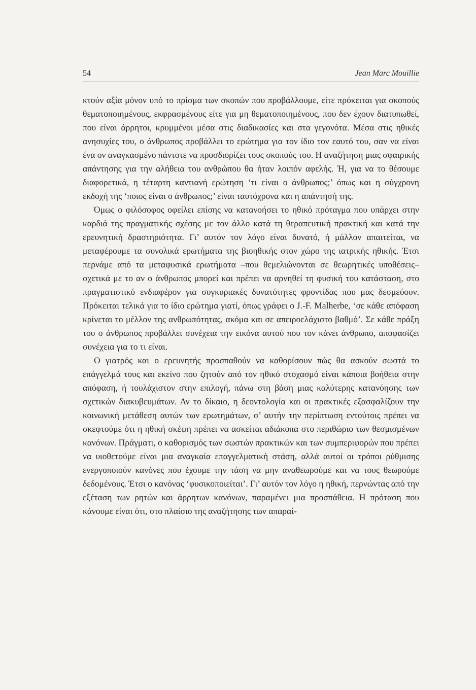54 Jean Marc Mouillie
κτούν αξία μόνον υπό το πρίσμα των σκοπών που προβάλλουμε, είτε πρόκειται για σκοπούς θεματοποιημένους, εκφρασμένους είτε για μη θεματοποιημένους, που δεν έχουν διατυπωθεί, που είναι άρρητοι, κρυμμένοι μέσα στις διαδικασίες και στα γεγονότα. Μέσα στις ηθικές ανησυχίες του, ο άνθρωπος προβάλλει το ερώτημα για τον ίδιο τον εαυτό του, σαν να είναι ένα ον αναγκασμένο πάντοτε να προσδιορίζει τους σκοπούς του. Η αναζήτηση μιας σφαιρικής απάντησης για την αλήθεια του ανθρώπου θα ήταν λοιπόν αφελής. Ή, για να το θέσουμε διαφορετικά, η τέταρτη καντιανή ερώτηση ‘τι είναι ο άνθρωπος;’ όπως και η σύγχρονη εκδοχή της ‘ποιος είναι ο άνθρωπος;’ είναι ταυτόχρονα και η απάντησή της.
Όμως ο φιλόσοφος οφείλει επίσης να κατανοήσει το ηθικό πρόταγμα που υπάρχει στην καρδιά της πραγματικής σχέσης με τον άλλο κατά τη θεραπευτική πρακτική και κατά την ερευνητική δραστηριότητα. Γι’ αυτόν τον λόγο είναι δυνατό, ή μάλλον απαιτείται, να μεταφέρουμε τα συνολικά ερωτήματα της βιοηθικής στον χώρο της ιατρικής ηθικής. Έτσι περνάμε από τα μεταφυσικά ερωτήματα –που θεμελιώνονται σε θεωρητικές υποθέσεις– σχετικά με το αν ο άνθρωπος μπορεί και πρέπει να αρνηθεί τη φυσική του κατάσταση, στο πραγματιστικό ενδιαφέρον για συγκυριακές δυνατότητες φροντίδας που μας δεσμεύουν. Πρόκειται τελικά για το ίδιο ερώτημα γιατί, όπως γράφει ο J.-F. Malherbe, ‘σε κάθε απόφαση κρίνεται το μέλλον της ανθρωπότητας, ακόμα και σε απειροελάχιστο βαθμό’. Σε κάθε πράξη του ο άνθρωπος προβάλλει συνέχεια την εικόνα αυτού που τον κάνει άνθρωπο, αποφασίζει συνέχεια για το τι είναι.
Ο γιατρός και ο ερευνητής προσπαθούν να καθορίσουν πώς θα ασκούν σωστά το επάγγελμά τους και εκείνο που ζητούν από τον ηθικό στοχασμό είναι κάποια βοήθεια στην απόφαση, ή τουλάχιστον στην επιλογή, πάνω στη βάση μιας καλύτερης κατανόησης των σχετικών διακυβευμάτων. Αν το δίκαιο, η δεοντολογία και οι πρακτικές εξασφαλίζουν την κοινωνική μετάθεση αυτών των ερωτημάτων, σ’ αυτήν την περίπτωση εντούτοις πρέπει να σκεφτούμε ότι η ηθική σκέψη πρέπει να ασκείται αδιάκοπα στο περιθώριο των θεσμισμένων κανόνων. Πράγματι, ο καθορισμός των σωστών πρακτικών και των συμπεριφορών που πρέπει να υιοθετούμε είναι μια αναγκαία επαγγελματική στάση, αλλά αυτοί οι τρόποι ρύθμισης ενεργοποιούν κανόνες που έχουμε την τάση να μην αναθεωρούμε και να τους θεωρούμε δεδομένους. Έτσι ο κανόνας ‘φυσικοποιείται’. Γι’ αυτόν τον λόγο η ηθική, περνώντας από την εξέταση των ρητών και άρρητων κανόνων, παραμένει μια προσπάθεια. Η πρόταση που κάνουμε είναι ότι, στο πλαίσιο της αναζήτησης των απαραί-